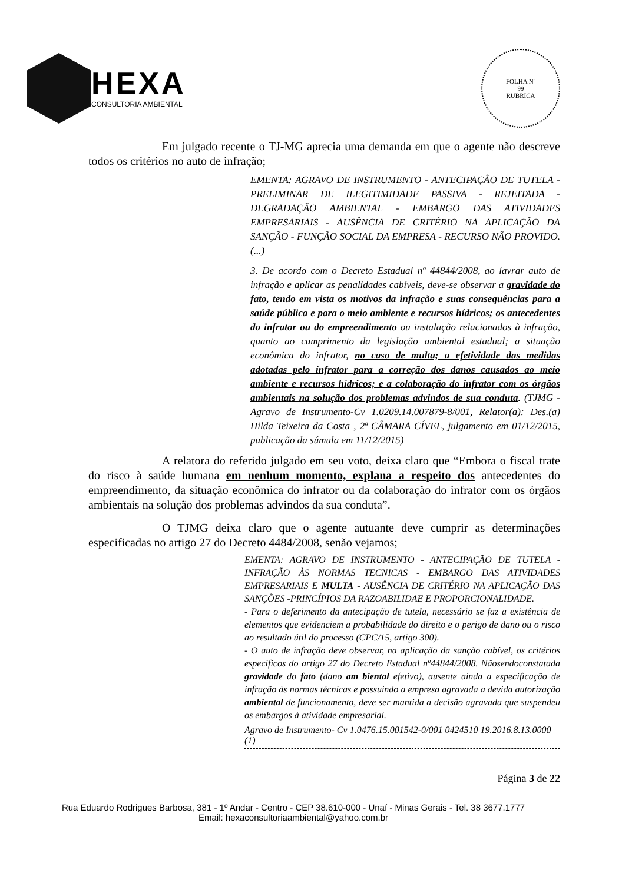HEXA
CONSULTORIA AMBIENTAL
FOLHA Nº
99
RUBRICA
Em julgado recente o TJ-MG aprecia uma demanda em que o agente não descreve todos os critérios no auto de infração;
EMENTA: AGRAVO DE INSTRUMENTO - ANTECIPAÇÃO DE TUTELA - PRELIMINAR DE ILEGITIMIDADE PASSIVA - REJEITADA - DEGRADAÇÃO AMBIENTAL - EMBARGO DAS ATIVIDADES EMPRESARIAIS - AUSÊNCIA DE CRITÉRIO NA APLICAÇÃO DA SANÇÃO - FUNÇÃO SOCIAL DA EMPRESA - RECURSO NÃO PROVIDO. (...)
3. De acordo com o Decreto Estadual nº 44844/2008, ao lavrar auto de infração e aplicar as penalidades cabíveis, deve-se observar a gravidade do fato, tendo em vista os motivos da infração e suas consequências para a saúde pública e para o meio ambiente e recursos hídricos; os antecedentes do infrator ou do empreendimento ou instalação relacionados à infração, quanto ao cumprimento da legislação ambiental estadual; a situação econômica do infrator, no caso de multa; a efetividade das medidas adotadas pelo infrator para a correção dos danos causados ao meio ambiente e recursos hídricos; e a colaboração do infrator com os órgãos ambientais na solução dos problemas advindos de sua conduta. (TJMG -Agravo de Instrumento-Cv 1.0209.14.007879-8/001, Relator(a): Des.(a) Hilda Teixeira da Costa , 2ª CÂMARA CÍVEL, julgamento em 01/12/2015, publicação da súmula em 11/12/2015)
A relatora do referido julgado em seu voto, deixa claro que “Embora o fiscal trate do risco à saúde humana em nenhum momento, explana a respeito dos antecedentes do empreendimento, da situação econômica do infrator ou da colaboração do infrator com os órgãos ambientais na solução dos problemas advindos da sua conduta”.
O TJMG deixa claro que o agente autuante deve cumprir as determinações especificadas no artigo 27 do Decreto 4484/2008, senão vejamos;
EMENTA: AGRAVO DE INSTRUMENTO - ANTECIPAÇÃO DE TUTELA - INFRAÇÃO ÀS NORMAS TECNICAS - EMBARGO DAS ATIVIDADES EMPRESARIAIS E MULTA - AUSÊNCIA DE CRITÉRIO NA APLICAÇÃO DAS SANÇÕES -PRINCÍPIOS DA RAZOABILIDAE E PROPORCIONALIDADE.
- Para o deferimento da antecipação de tutela, necessário se faz a existência de elementos que evidenciem a probabilidade do direito e o perigo de dano ou o risco ao resultado útil do processo (CPC/15, artigo 300).
- O auto de infração deve observar, na aplicação da sanção cabível, os critérios especificos do artigo 27 do Decreto Estadual nº44844/2008. Nãosendoconstatada gravidade do fato (dano am biental efetivo), ausente ainda a especificação de infração às normas técnicas e possuindo a empresa agravada a devida autorização ambiental de funcionamento, deve ser mantida a decisão agravada que suspendeu os embargos à atividade empresarial.
Agravo de Instrumento- Cv 1.0476.15.001542-0/001 0424510 19.2016.8.13.0000 (1)
Página 3 de 22
Rua Eduardo Rodrigues Barbosa, 381 - 1º Andar - Centro - CEP 38.610-000 - Unaí - Minas Gerais - Tel. 38 3677.1777
Email: hexaconsultoriaambiental@yahoo.com.br